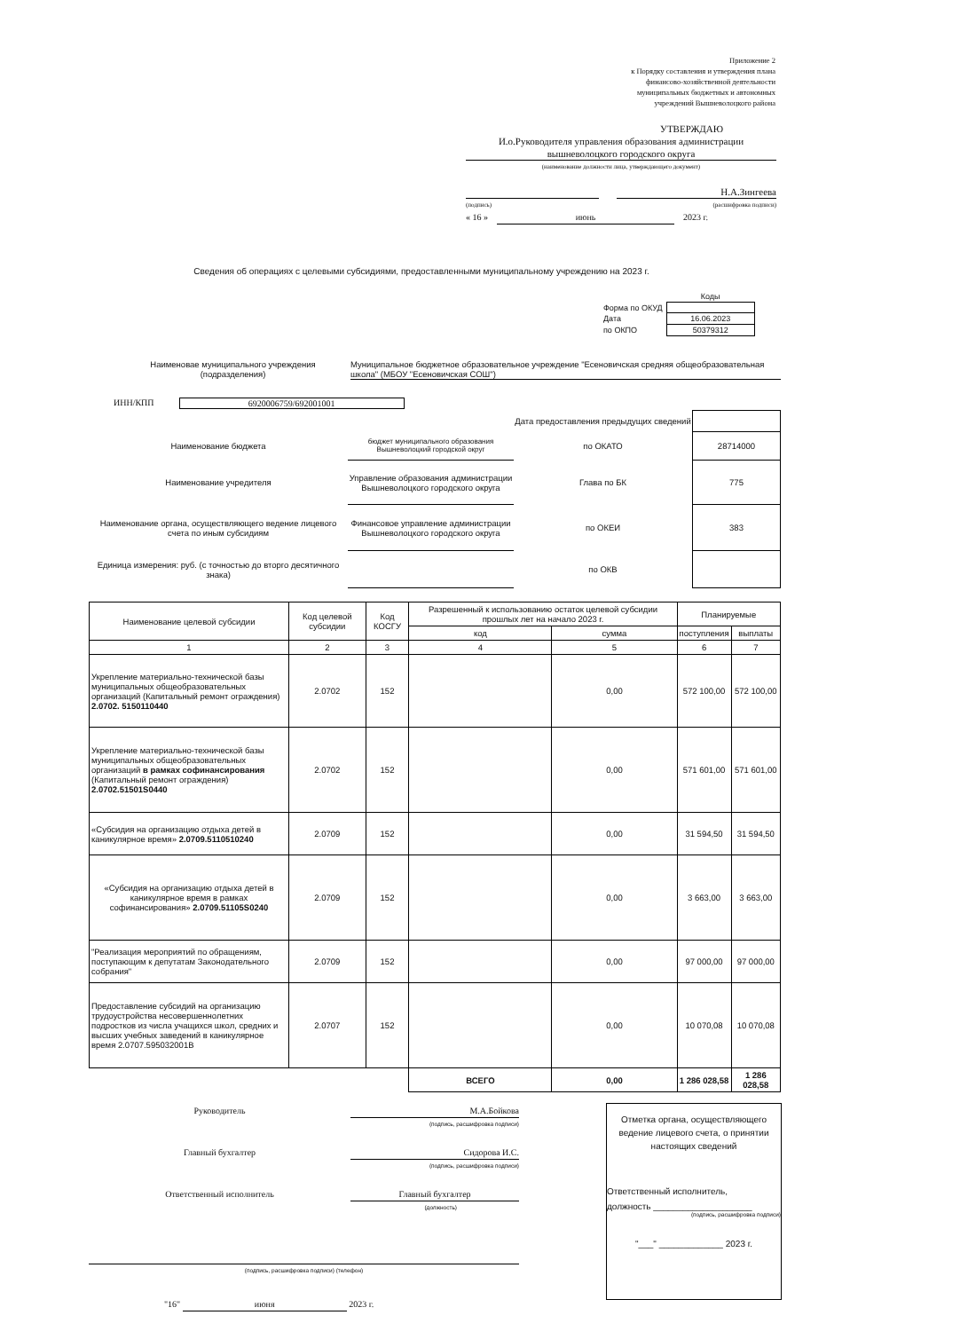Приложение 2
к Порядку составления и утверждения плана
финансово-хозяйственной деятельности
муниципальных бюджетных и автономных
учреждений Вышневолоцкого района
УТВЕРЖДАЮ
И.о.Руководителя управления образования администрации
вышневолоцкого городского округа
(наименование должности лица, утверждающего документ)
Н.А.Зингеева
(подпись) (расшифровка подписи)
« 16 » июнь 2023 г.
Сведения об операциях с целевыми субсидиями, предоставленными муниципальному учреждению на 2023 г.
| | Коды |
| Форма по ОКУД | |
| Дата | 16.06.2023 |
| по ОКПО | 50379312 |
Наименовае муниципального учреждения
(подразделения)
Муниципальное бюджетное образовательное учреждение "Есеновичская средняя общеобразовательная школа" (МБОУ "Есеновичская СОШ")
ИНН/КПП 6920006759/692001001
| | | Дата предоставления предыдущих сведений | |
| Наименование бюджета | бюджет муниципального образования Вышневолоцкий городской округ | по ОКАТО | 28714000 |
| Наименование учредителя | Управление образования администрации Вышневолоцкого городского округа | Глава по БК | 775 |
| Наименование органа, осуществляющего ведение лицевого счета по иным субсидиям | Финансовое управление администрации Вышневолоцкого городского округа | по ОКЕИ | 383 |
| Единица измерения: руб. (с точностью до вторго десятичного знака) | | по ОКВ | |
| Наименование целевой субсидии | Код целевой субсидии | Код КОСГУ | Разрешенный к использованию остаток целевой субсидии прошлых лет на начало 2023 г. | | Планируемые | |
| --- | --- | --- | --- | --- | --- | --- |
| | | | код | сумма | поступления | выплаты |
| 1 | 2 | 3 | 4 | 5 | 6 | 7 |
| Укрепление материально-технической базы муниципальных общеобразовательных организаций (Капитальный ремонт ограждения) 2.0702. 5150110440 | 2.0702 | 152 | | 0,00 | 572 100,00 | 572 100,00 |
| Укрепление материально-технической базы муниципальных общеобразовательных организаций в рамках софинансирования (Капитальный ремонт ограждения) 2.0702.51501S0440 | 2.0702 | 152 | | 0,00 | 571 601,00 | 571 601,00 |
| «Субсидия на организацию отдыха детей в каникулярное время» 2.0709.5110510240 | 2.0709 | 152 | | 0,00 | 31 594,50 | 31 594,50 |
| «Субсидия на организацию отдыха детей в каникулярное время в рамках софинансирования» 2.0709.51105S0240 | 2.0709 | 152 | | 0,00 | 3 663,00 | 3 663,00 |
| "Реализация мероприятий по обращениям, поступающим к депутатам Законодательного собрания" | 2.0709 | 152 | | 0,00 | 97 000,00 | 97 000,00 |
| Предоставление субсидий на организацию трудоустройства несовершеннолетних подростков из числа учащихся школ, средних и высших учебных заведений в каникулярное время 2.0707.595032001В | 2.0707 | 152 | | 0,00 | 10 070,08 | 10 070,08 |
| | | | ВСЕГО | 0,00 | 1 286 028,58 | 1 286 028,58 |
Руководитель М.А.Бойкова
(подпись, расшифровка подписи)
Главный бухгалтер Сидорова И.С.
(подпись, расшифровка подписи)
Ответственный исполнитель Главный бухгалтер
(должность)
(подпись, расшифровка подписи) (телефон)
"16" июня 2023 г.
Отметка органа, осуществляющего ведение лицевого счета, о принятии настоящих сведений
Ответственный исполнитель,
должность ____________________
(подпись, расшифровка подписи)
"___" _____________ 2023 г.